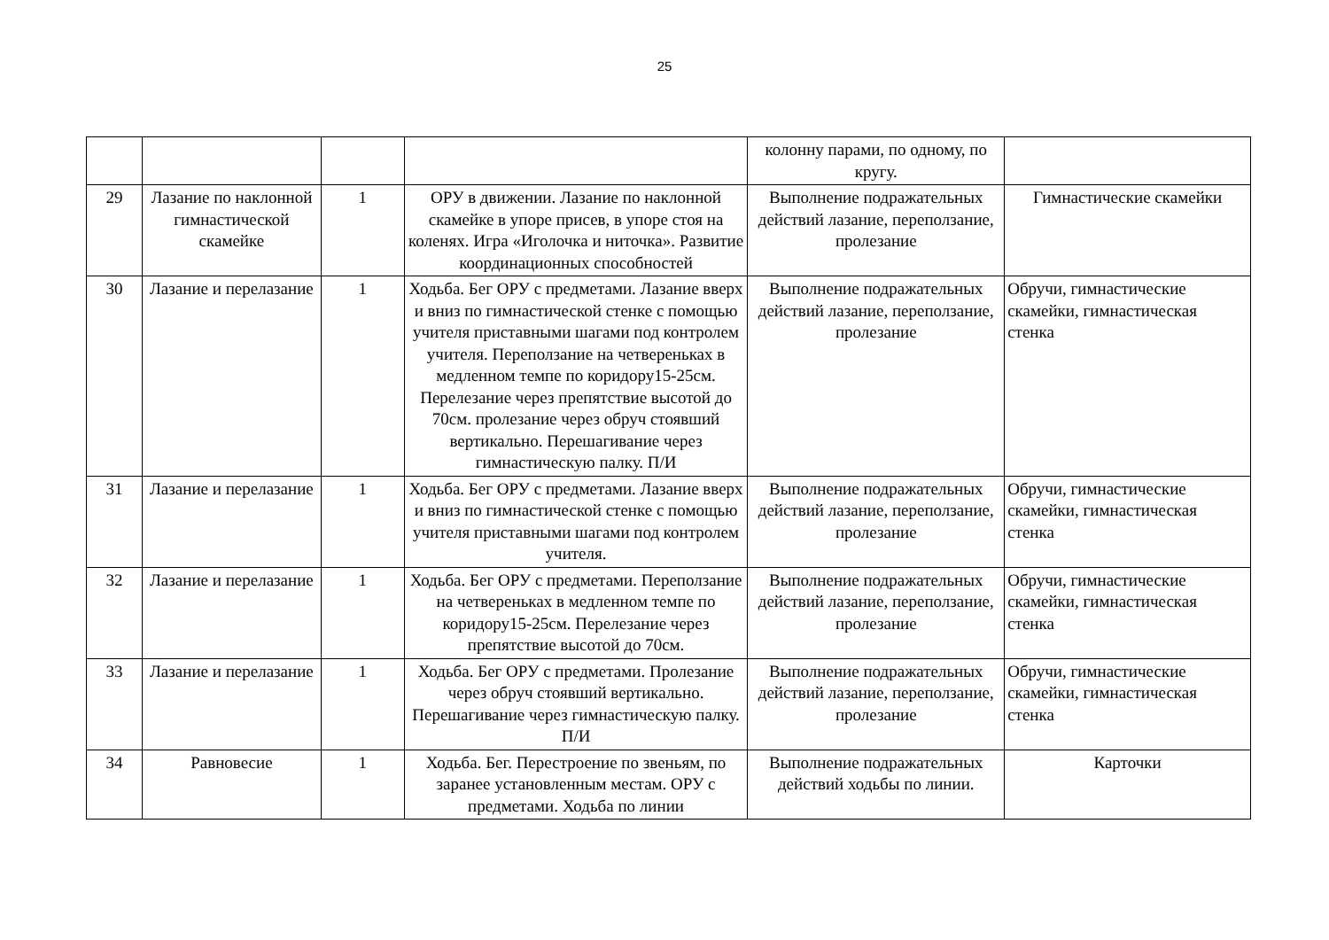25
| | | | | колонну парами, по одному, по кругу. | |
| 29 | Лазание по наклонной гимнастической скамейке | 1 | ОРУ в движении. Лазание по наклонной скамейке в упоре присев, в упоре стоя на коленях. Игра «Иголочка и ниточка». Развитие координационных способностей | Выполнение подражательных действий лазание, переползание, пролезание | Гимнастические скамейки |
| 30 | Лазание и перелазание | 1 | Ходьба. Бег ОРУ с предметами. Лазание вверх и вниз по гимнастической стенке с помощью учителя приставными шагами под контролем учителя. Переползание на четвереньках в медленном темпе по коридору15-25см. Перелезание через препятствие высотой до 70см. пролезание через обруч стоявший вертикально. Перешагивание через гимнастическую палку. П/И | Выполнение подражательных действий лазание, переползание, пролезание | Обручи, гимнастические скамейки, гимнастическая стенка |
| 31 | Лазание и перелазание | 1 | Ходьба. Бег ОРУ с предметами. Лазание вверх и вниз по гимнастической стенке с помощью учителя приставными шагами под контролем учителя. | Выполнение подражательных действий лазание, переползание, пролезание | Обручи, гимнастические скамейки, гимнастическая стенка |
| 32 | Лазание и перелазание | 1 | Ходьба. Бег ОРУ с предметами. Переползание на четвереньках в медленном темпе по коридору15-25см. Перелезание через препятствие высотой до 70см. | Выполнение подражательных действий лазание, переползание, пролезание | Обручи, гимнастические скамейки, гимнастическая стенка |
| 33 | Лазание и перелазание | 1 | Ходьба. Бег ОРУ с предметами. Пролезание через обруч стоявший вертикально. Перешагивание через гимнастическую палку. П/И | Выполнение подражательных действий лазание, переползание, пролезание | Обручи, гимнастические скамейки, гимнастическая стенка |
| 34 | Равновесие | 1 | Ходьба. Бег. Перестроение по звеньям, по заранее установленным местам. ОРУ с предметами. Ходьба по линии | Выполнение подражательных действий ходьбы по линии. | Карточки |